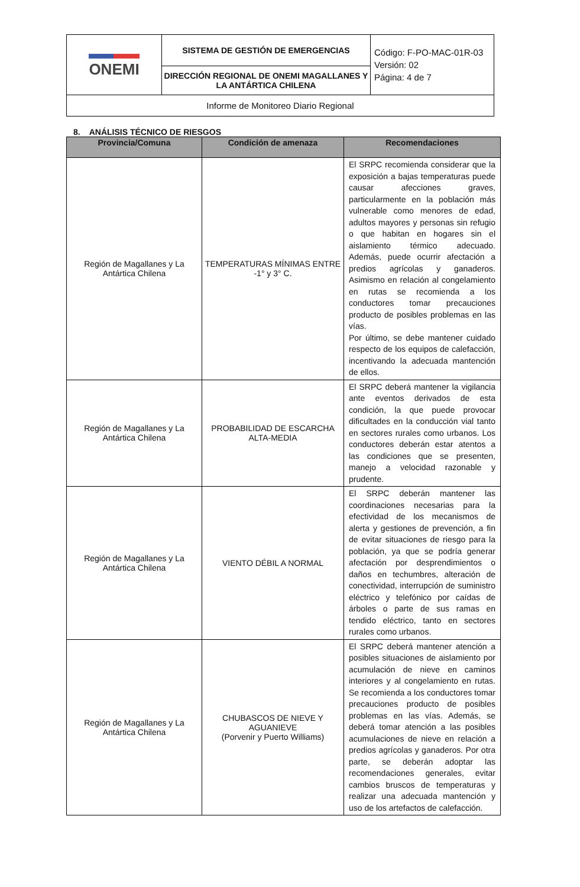| ONEMI | SISTEMA DE GESTIÓN DE EMERGENCIAS | Código: F-PO-MAC-01R-03 Versión: 02 Página: 4 de 7 |
| | DIRECCIÓN REGIONAL DE ONEMI MAGALLANES Y LA ANTÁRTICA CHILENA | |
| Informe de Monitoreo Diario Regional | | |
8. ANÁLISIS TÉCNICO DE RIESGOS
| Provincia/Comuna | Condición de amenaza | Recomendaciones |
| --- | --- | --- |
| Región de Magallanes y La Antártica Chilena | TEMPERATURAS MÍNIMAS ENTRE -1° y 3° C. | El SRPC recomienda considerar que la exposición a bajas temperaturas puede causar afecciones graves, particularmente en la población más vulnerable como menores de edad, adultos mayores y personas sin refugio o que habitan en hogares sin el aislamiento térmico adecuado. Además, puede ocurrir afectación a predios agrícolas y ganaderos. Asimismo en relación al congelamiento en rutas se recomienda a los conductores tomar precauciones producto de posibles problemas en las vías. Por último, se debe mantener cuidado respecto de los equipos de calefacción, incentivando la adecuada mantención de ellos. |
| Región de Magallanes y La Antártica Chilena | PROBABILIDAD DE ESCARCHA ALTA-MEDIA | El SRPC deberá mantener la vigilancia ante eventos derivados de esta condición, la que puede provocar dificultades en la conducción vial tanto en sectores rurales como urbanos. Los conductores deberán estar atentos a las condiciones que se presenten, manejo a velocidad razonable y prudente. |
| Región de Magallanes y La Antártica Chilena | VIENTO DÉBIL A NORMAL | El SRPC deberán mantener las coordinaciones necesarias para la efectividad de los mecanismos de alerta y gestiones de prevención, a fin de evitar situaciones de riesgo para la población, ya que se podría generar afectación por desprendimientos o daños en techumbres, alteración de conectividad, interrupción de suministro eléctrico y telefónico por caídas de árboles o parte de sus ramas en tendido eléctrico, tanto en sectores rurales como urbanos. |
| Región de Magallanes y La Antártica Chilena | CHUBASCOS DE NIEVE Y AGUANIEVE (Porvenir y Puerto Williams) | El SRPC deberá mantener atención a posibles situaciones de aislamiento por acumulación de nieve en caminos interiores y al congelamiento en rutas. Se recomienda a los conductores tomar precauciones producto de posibles problemas en las vías. Además, se deberá tomar atención a las posibles acumulaciones de nieve en relación a predios agrícolas y ganaderos. Por otra parte, se deberán adoptar las recomendaciones generales, evitar cambios bruscos de temperaturas y realizar una adecuada mantención y uso de los artefactos de calefacción. |